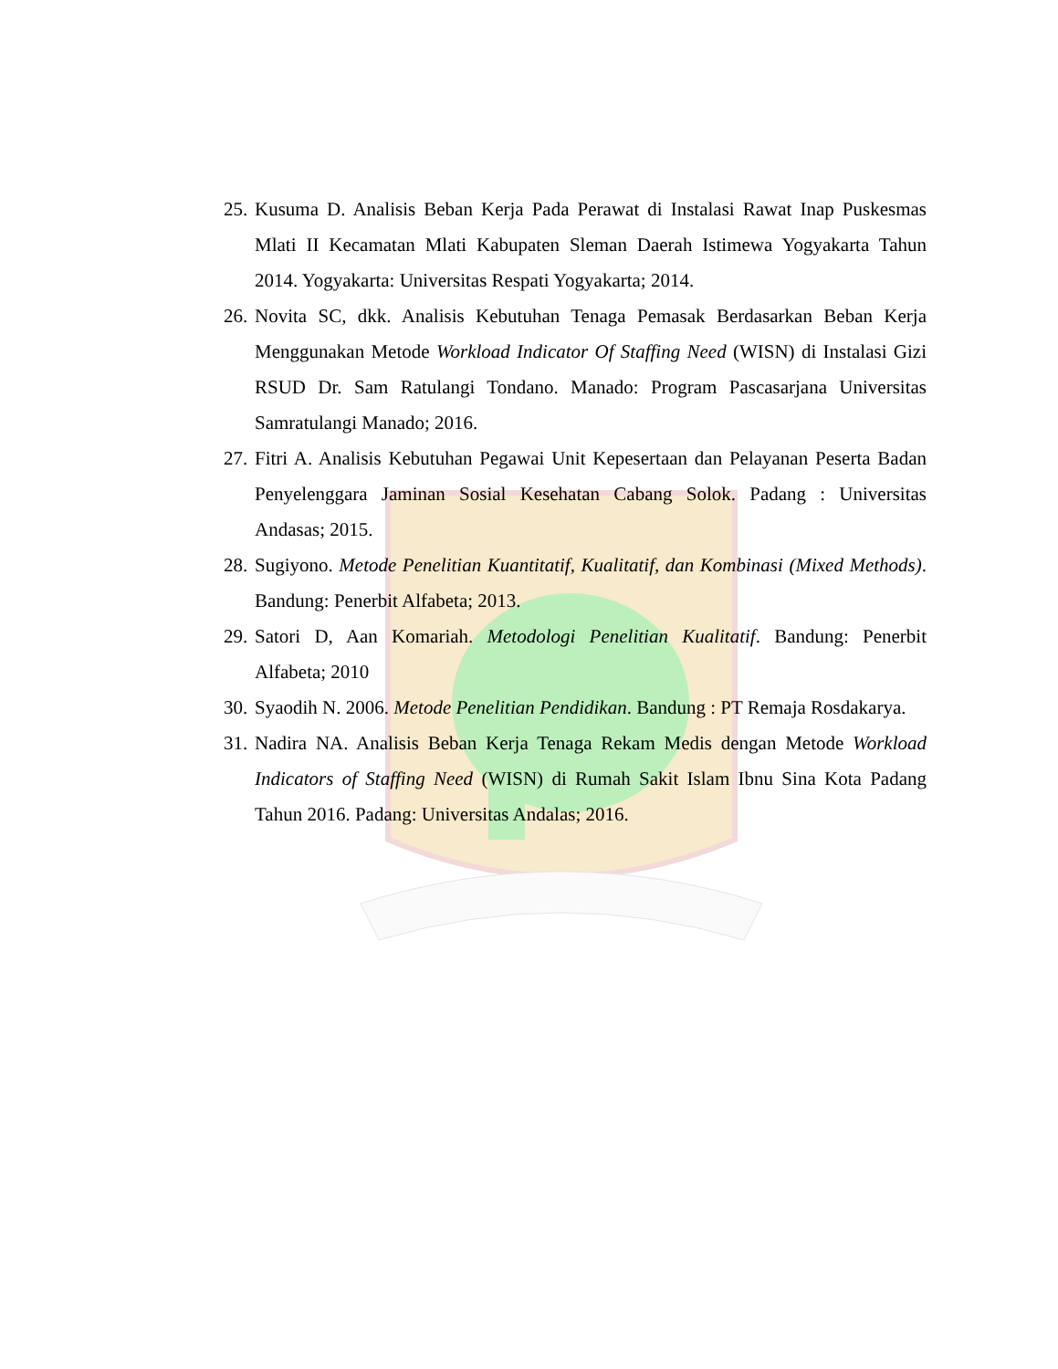25. Kusuma D. Analisis Beban Kerja Pada Perawat di Instalasi Rawat Inap Puskesmas Mlati II Kecamatan Mlati Kabupaten Sleman Daerah Istimewa Yogyakarta Tahun 2014. Yogyakarta: Universitas Respati Yogyakarta; 2014.
26. Novita SC, dkk. Analisis Kebutuhan Tenaga Pemasak Berdasarkan Beban Kerja Menggunakan Metode Workload Indicator Of Staffing Need (WISN) di Instalasi Gizi RSUD Dr. Sam Ratulangi Tondano. Manado: Program Pascasarjana Universitas Samratulangi Manado; 2016.
27. Fitri A. Analisis Kebutuhan Pegawai Unit Kepesertaan dan Pelayanan Peserta Badan Penyelenggara Jaminan Sosial Kesehatan Cabang Solok. Padang : Universitas Andasas; 2015.
28. Sugiyono. Metode Penelitian Kuantitatif, Kualitatif, dan Kombinasi (Mixed Methods). Bandung: Penerbit Alfabeta; 2013.
29. Satori D, Aan Komariah. Metodologi Penelitian Kualitatif. Bandung: Penerbit Alfabeta; 2010
30. Syaodih N. 2006. Metode Penelitian Pendidikan. Bandung : PT Remaja Rosdakarya.
31. Nadira NA. Analisis Beban Kerja Tenaga Rekam Medis dengan Metode Workload Indicators of Staffing Need (WISN) di Rumah Sakit Islam Ibnu Sina Kota Padang Tahun 2016. Padang: Universitas Andalas; 2016.